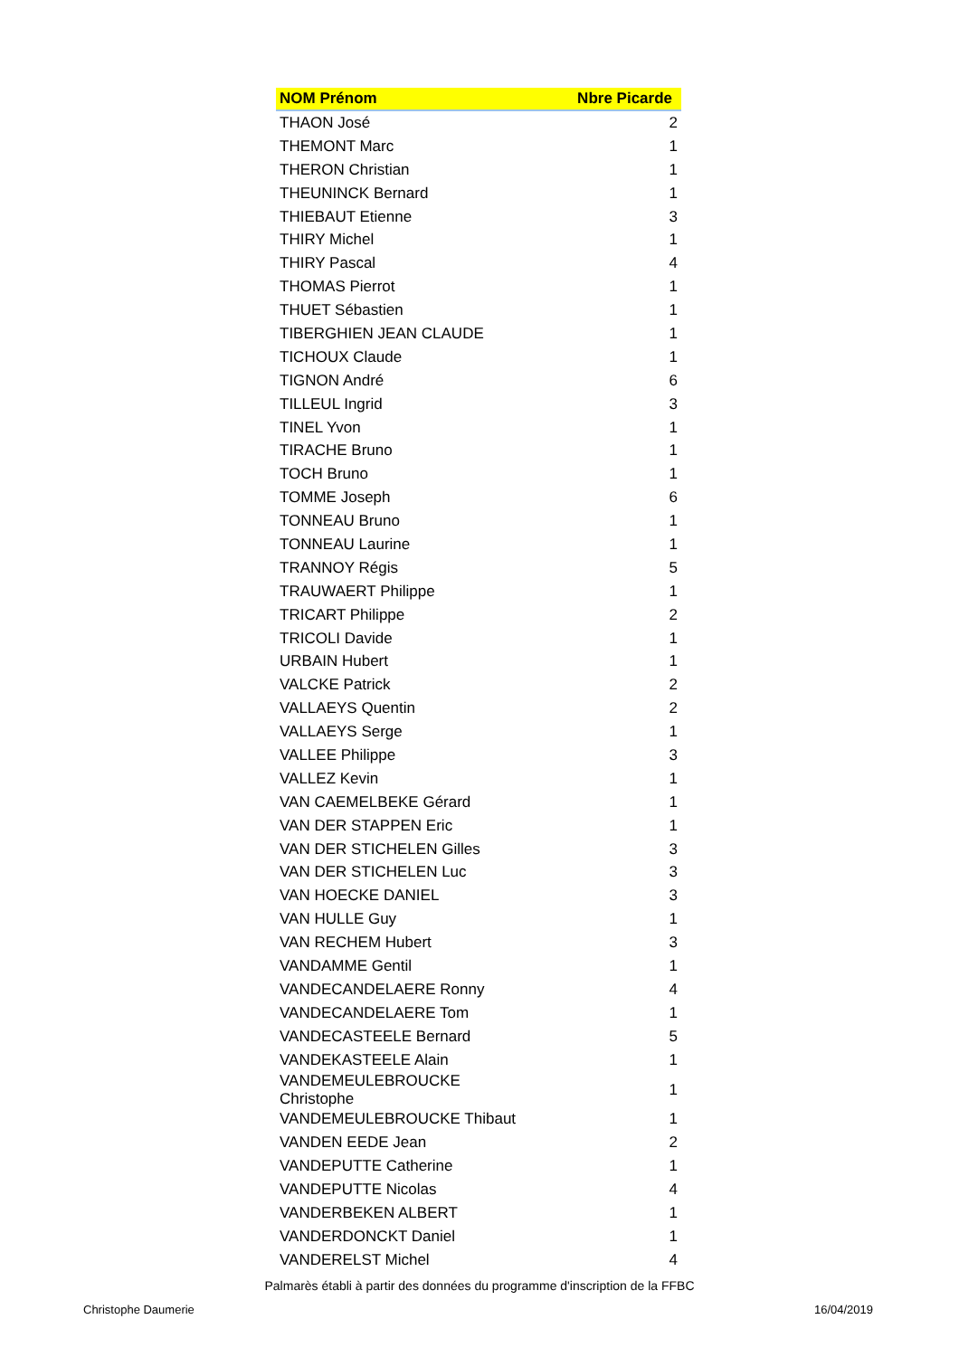| NOM Prénom | Nbre Picarde |
| --- | --- |
| THAON José | 2 |
| THEMONT Marc | 1 |
| THERON Christian | 1 |
| THEUNINCK Bernard | 1 |
| THIEBAUT Etienne | 3 |
| THIRY Michel | 1 |
| THIRY Pascal | 4 |
| THOMAS Pierrot | 1 |
| THUET Sébastien | 1 |
| TIBERGHIEN JEAN CLAUDE | 1 |
| TICHOUX Claude | 1 |
| TIGNON André | 6 |
| TILLEUL Ingrid | 3 |
| TINEL Yvon | 1 |
| TIRACHE Bruno | 1 |
| TOCH Bruno | 1 |
| TOMME Joseph | 6 |
| TONNEAU Bruno | 1 |
| TONNEAU Laurine | 1 |
| TRANNOY Régis | 5 |
| TRAUWAERT Philippe | 1 |
| TRICART Philippe | 2 |
| TRICOLI Davide | 1 |
| URBAIN Hubert | 1 |
| VALCKE Patrick | 2 |
| VALLAEYS Quentin | 2 |
| VALLAEYS Serge | 1 |
| VALLEE Philippe | 3 |
| VALLEZ Kevin | 1 |
| VAN CAEMELBEKE Gérard | 1 |
| VAN DER STAPPEN Eric | 1 |
| VAN DER STICHELEN Gilles | 3 |
| VAN DER STICHELEN Luc | 3 |
| VAN HOECKE DANIEL | 3 |
| VAN HULLE Guy | 1 |
| VAN RECHEM Hubert | 3 |
| VANDAMME Gentil | 1 |
| VANDECANDELAERE Ronny | 4 |
| VANDECANDELAERE Tom | 1 |
| VANDECASTEELE Bernard | 5 |
| VANDEKASTEELE Alain | 1 |
| VANDEMEULEBROUCKE Christophe | 1 |
| VANDEMEULEBROUCKE Thibaut | 1 |
| VANDEN EEDE Jean | 2 |
| VANDEPUTTE Catherine | 1 |
| VANDEPUTTE Nicolas | 4 |
| VANDERBEKEN ALBERT | 1 |
| VANDERDONCKT Daniel | 1 |
| VANDERELST Michel | 4 |
Palmarès établi à partir des données du programme d'inscription de la FFBC
Christophe Daumerie 16/04/2019